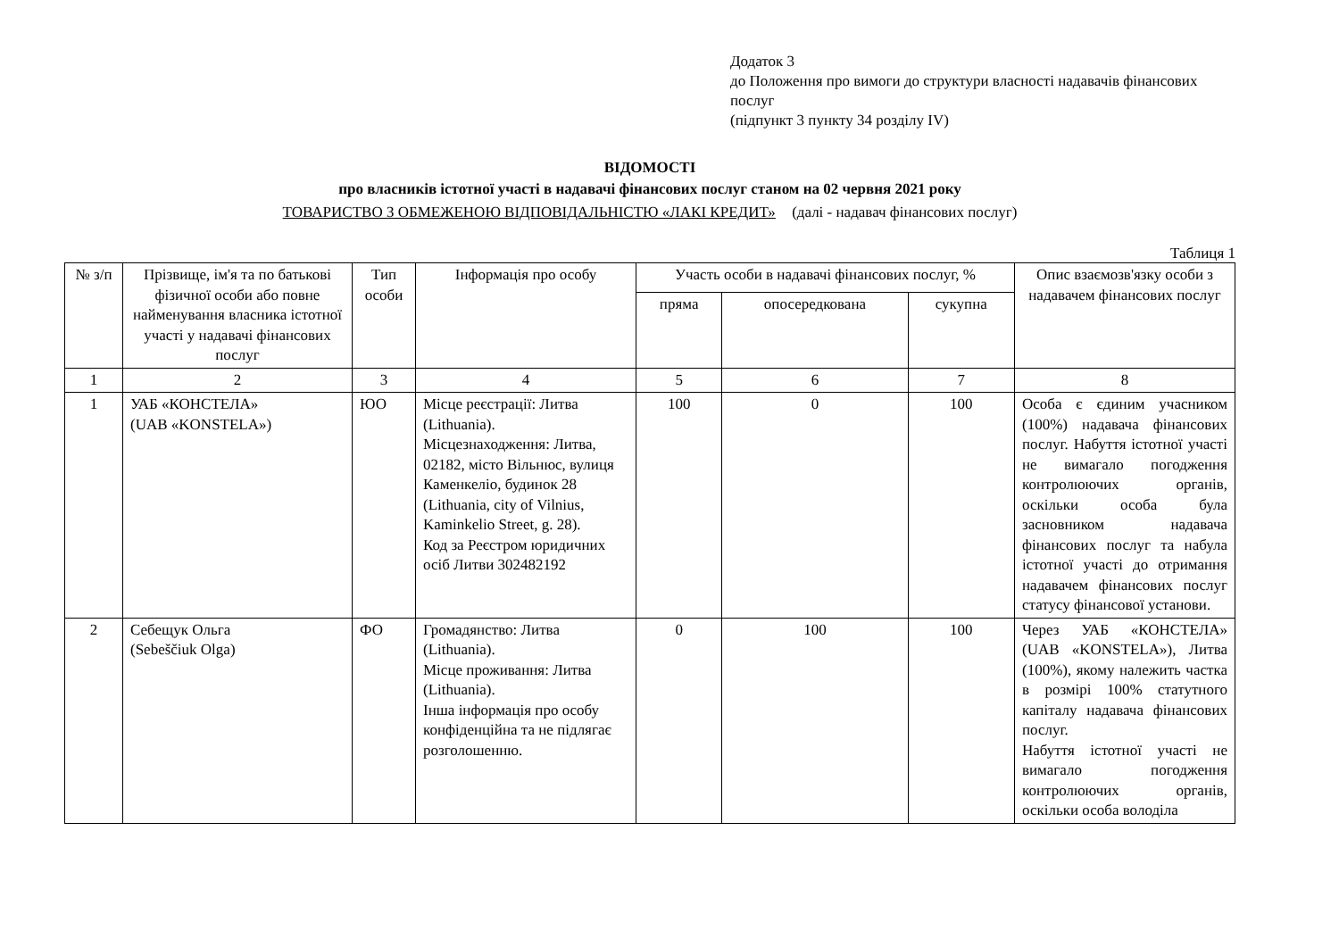Додаток 3
до Положення про вимоги до структури власності надавачів фінансових послуг
(підпункт 3 пункту 34 розділу IV)
ВІДОМОСТІ
про власників істотної участі в надавачі фінансових послуг станом на 02 червня 2021 року
ТОВАРИСТВО З ОБМЕЖЕНОЮ ВІДПОВІДАЛЬНІСТЮ «ЛАКІ КРЕДИТ» (далі - надавач фінансових послуг)
Таблиця 1
| № з/п | Прізвище, ім'я та по батькові фізичної особи або повне найменування власника істотної участі у надавачі фінансових послуг | Тип особи | Інформація про особу | Участь особи в надавачі фінансових послуг, % | | | Опис взаємозв'язку особи з надавачем фінансових послуг |
| --- | --- | --- | --- | --- | --- | --- | --- |
| | | | | пряма | опосередкована | сукупна | |
| 1 | 2 | 3 | 4 | 5 | 6 | 7 | 8 |
| 1 | УАБ «КОНСТЕЛА» (UAB «KONSTELA») | ЮО | Місце реєстрації: Литва (Lithuania). Місцезнаходження: Литва, 02182, місто Вільнюс, вулиця Каменкеліо, будинок 28 (Lithuania, city of Vilnius, Kaminkelio Street, g. 28). Код за Реєстром юридичних осіб Литви 302482192 | 100 | 0 | 100 | Особа є єдиним учасником (100%) надавача фінансових послуг. Набуття істотної участі не вимагало погодження контролюючих органів, оскільки особа була засновником надавача фінансових послуг та набула істотної участі до отримання надавачем фінансових послуг статусу фінансової установи. |
| 2 | Себещук Ольга (Sebeščiuk Olga) | ФО | Громадянство: Литва (Lithuania). Місце проживання: Литва (Lithuania). Інша інформація про особу конфіденційна та не підлягає розголошенню. | 0 | 100 | 100 | Через УАБ «КОНСТЕЛА» (UAB «KONSTELA»), Литва (100%), якому належить частка в розмірі 100% статутного капіталу надавача фінансових послуг. Набуття істотної участі не вимагало погодження контролюючих органів, оскільки особа володіла |